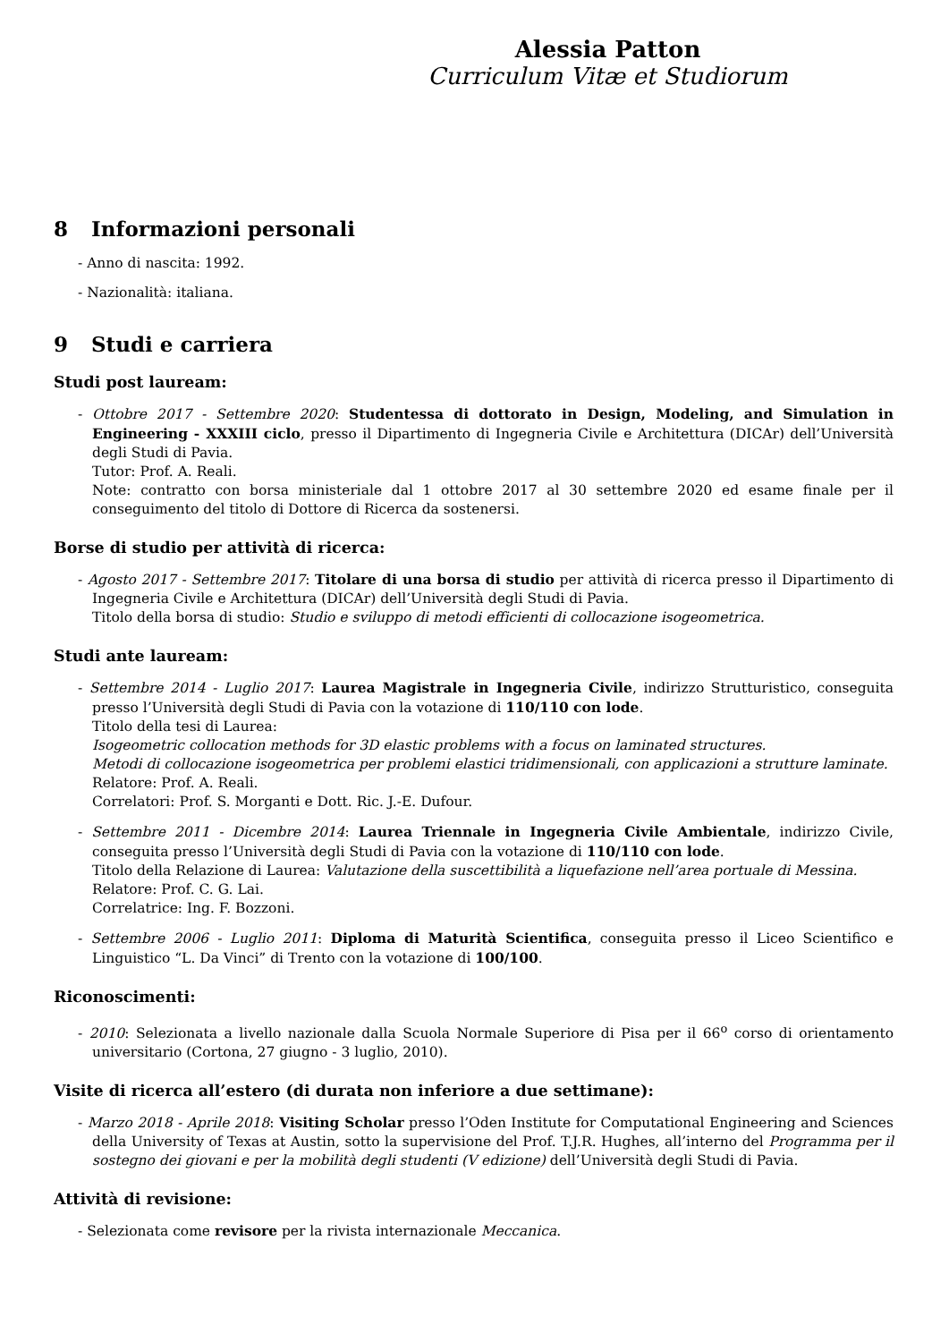Alessia Patton
Curriculum Vitæ et Studiorum
8 Informazioni personali
- Anno di nascita: 1992.
- Nazionalità: italiana.
9 Studi e carriera
Studi post lauream:
- Ottobre 2017 - Settembre 2020: Studentessa di dottorato in Design, Modeling, and Simulation in Engineering - XXXIII ciclo, presso il Dipartimento di Ingegneria Civile e Architettura (DICAr) dell’Università degli Studi di Pavia.
Tutor: Prof. A. Reali.
Note: contratto con borsa ministeriale dal 1 ottobre 2017 al 30 settembre 2020 ed esame finale per il conseguimento del titolo di Dottore di Ricerca da sostenersi.
Borse di studio per attività di ricerca:
- Agosto 2017 - Settembre 2017: Titolare di una borsa di studio per attività di ricerca presso il Dipartimento di Ingegneria Civile e Architettura (DICAr) dell’Università degli Studi di Pavia.
Titolo della borsa di studio: Studio e sviluppo di metodi efficienti di collocazione isogeometrica.
Studi ante lauream:
- Settembre 2014 - Luglio 2017: Laurea Magistrale in Ingegneria Civile, indirizzo Strutturistico, conseguita presso l’Università degli Studi di Pavia con la votazione di 110/110 con lode.
Titolo della tesi di Laurea:
Isogeometric collocation methods for 3D elastic problems with a focus on laminated structures.
Metodi di collocazione isogeometrica per problemi elastici tridimensionali, con applicazioni a strutture laminate.
Relatore: Prof. A. Reali.
Correlatori: Prof. S. Morganti e Dott. Ric. J.-E. Dufour.
- Settembre 2011 - Dicembre 2014: Laurea Triennale in Ingegneria Civile Ambientale, indirizzo Civile, conseguita presso l’Università degli Studi di Pavia con la votazione di 110/110 con lode.
Titolo della Relazione di Laurea: Valutazione della suscettibilità a liquefazione nell’area portuale di Messina.
Relatore: Prof. C. G. Lai.
Correlatrice: Ing. F. Bozzoni.
- Settembre 2006 - Luglio 2011: Diploma di Maturità Scientifica, conseguita presso il Liceo Scientifico e Linguistico “L. Da Vinci” di Trento con la votazione di 100/100.
Riconoscimenti:
- 2010: Selezionata a livello nazionale dalla Scuola Normale Superiore di Pisa per il 66<sup>o</sup> corso di orientamento universitario (Cortona, 27 giugno - 3 luglio, 2010).
Visite di ricerca all’estero (di durata non inferiore a due settimane):
- Marzo 2018 - Aprile 2018: Visiting Scholar presso l’Oden Institute for Computational Engineering and Sciences della University of Texas at Austin, sotto la supervisione del Prof. T.J.R. Hughes, all’interno del Programma per il sostegno dei giovani e per la mobilità degli studenti (V edizione) dell’Università degli Studi di Pavia.
Attività di revisione:
- Selezionata come revisore per la rivista internazionale Meccanica.